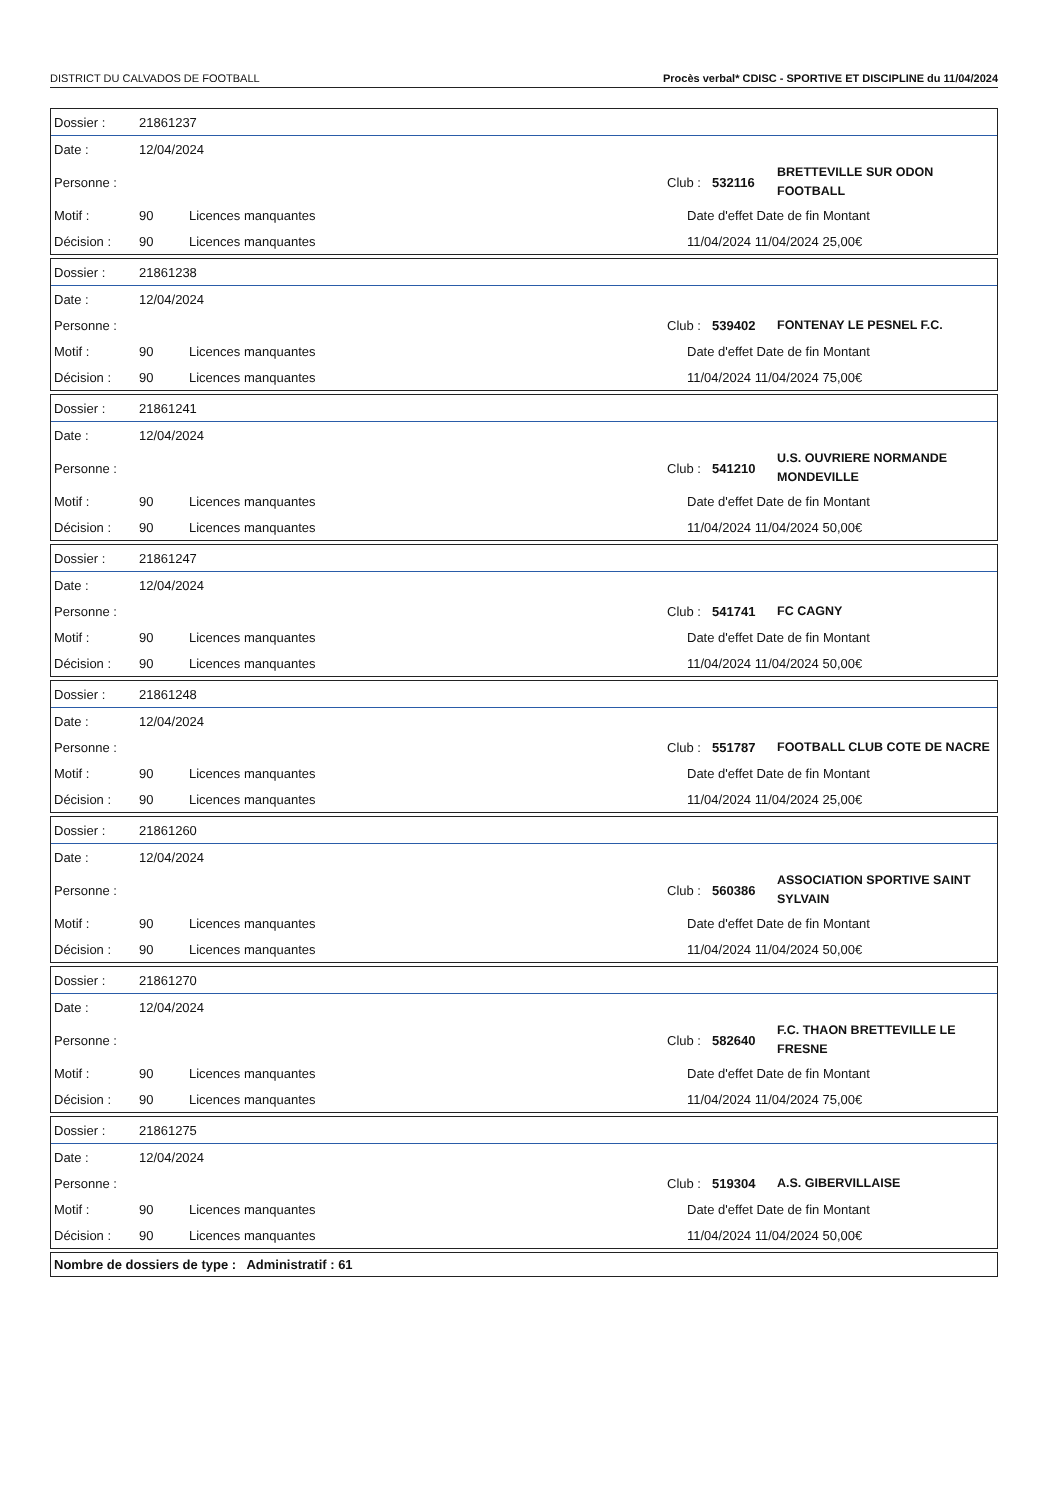DISTRICT DU CALVADOS DE FOOTBALL Procès verbal* CDISC - SPORTIVE ET DISCIPLINE du 11/04/2024
Dossier : 21861237
Date : 12/04/2024
Personne : Club : 532116 BRETTEVILLE SUR ODON FOOTBALL
Motif : 90 Licences manquantes Date d'effet Date de fin Montant
Décision : 90 Licences manquantes 11/04/2024 11/04/2024 25,00€
Dossier : 21861238
Date : 12/04/2024
Personne : Club : 539402 FONTENAY LE PESNEL F.C.
Motif : 90 Licences manquantes Date d'effet Date de fin Montant
Décision : 90 Licences manquantes 11/04/2024 11/04/2024 75,00€
Dossier : 21861241
Date : 12/04/2024
Personne : Club : 541210 U.S. OUVRIERE NORMANDE MONDEVILLE
Motif : 90 Licences manquantes Date d'effet Date de fin Montant
Décision : 90 Licences manquantes 11/04/2024 11/04/2024 50,00€
Dossier : 21861247
Date : 12/04/2024
Personne : Club : 541741 FC CAGNY
Motif : 90 Licences manquantes Date d'effet Date de fin Montant
Décision : 90 Licences manquantes 11/04/2024 11/04/2024 50,00€
Dossier : 21861248
Date : 12/04/2024
Personne : Club : 551787 FOOTBALL CLUB COTE DE NACRE
Motif : 90 Licences manquantes Date d'effet Date de fin Montant
Décision : 90 Licences manquantes 11/04/2024 11/04/2024 25,00€
Dossier : 21861260
Date : 12/04/2024
Personne : Club : 560386 ASSOCIATION SPORTIVE SAINT SYLVAIN
Motif : 90 Licences manquantes Date d'effet Date de fin Montant
Décision : 90 Licences manquantes 11/04/2024 11/04/2024 50,00€
Dossier : 21861270
Date : 12/04/2024
Personne : Club : 582640 F.C. THAON BRETTEVILLE LE FRESNE
Motif : 90 Licences manquantes Date d'effet Date de fin Montant
Décision : 90 Licences manquantes 11/04/2024 11/04/2024 75,00€
Dossier : 21861275
Date : 12/04/2024
Personne : Club : 519304 A.S. GIBERVILLAISE
Motif : 90 Licences manquantes Date d'effet Date de fin Montant
Décision : 90 Licences manquantes 11/04/2024 11/04/2024 50,00€
Nombre de dossiers de type : Administratif : 61